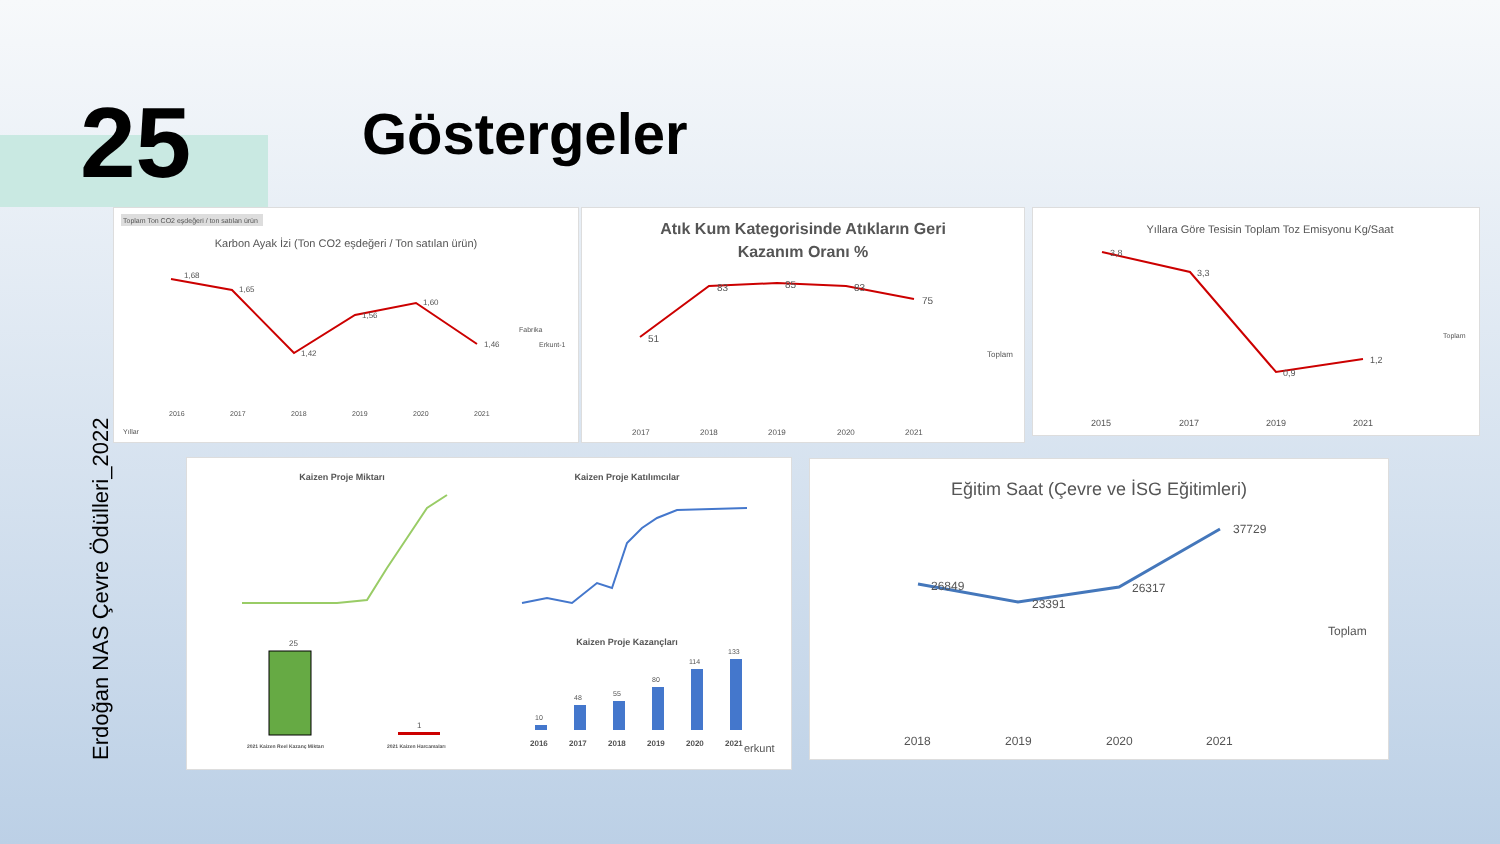25 Göstergeler
Erdoğan NAS Çevre Ödülleri_2022
Toplam Ton CO2 eşdeğeri / ton satılan ürün
Karbon Ayak İzi (Ton CO2 eşdeğeri / Ton satılan ürün)
1,68
1,65
1,42
1,56
1,60
1,46
2016
2017
2018
2019
2020
2021
Fabrika
Erkunt-1
Yıllar
Atık Kum Kategorisinde Atıkların Geri
Kazanım Oranı %
51
83
85
83
75
2017
2018
2019
2020
2021
Toplam
Yıllara Göre Tesisin Toplam Toz Emisyonu Kg/Saat
3,8
3,3
0,9
1,2
2015
2017
2019
2021
Toplam
Kaizen Proje Miktarı
Kaizen Proje Katılımcılar
25
1
2021 Kaizen Reel Kazanç Miktarı
2021 Kaizen Harcamaları
Kaizen Proje Kazançları
10
48
55
80
114
133
2016
2017
2018
2019
2020
2021
erkunt
Eğitim Saat (Çevre ve İSG Eğitimleri)
26849
23391
26317
37729
2018
2019
2020
2021
Toplam